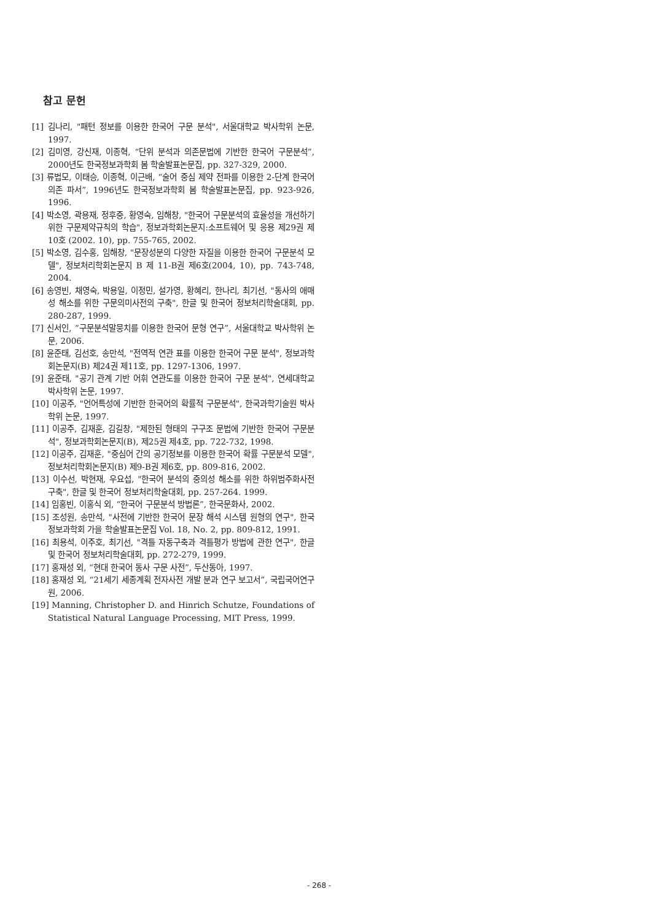참고 문헌
[1] 김나리, "패턴 정보를 이용한 한국어 구문 분석", 서울대학교 박사학위 논문, 1997.
[2] 김미영, 강신재, 이종혁, “단위 분석과 의존문법에 기반한 한국어 구문분석”, 2000년도 한국정보과학회 봄 학술발표논문집, pp. 327-329, 2000.
[3] 류법모, 이태승, 이종혁, 이근배, “술어 중심 제약 전파를 이용한 2-단계 한국어 의존 파서”, 1996년도 한국정보과학회 봄 학술발표논문집, pp. 923-926, 1996.
[4] 박소영, 곽용재, 정후중, 황영숙, 임해창, "한국어 구문분석의 효율성을 개선하기 위한 구문제약규칙의 학습", 정보과학회논문지:소프트웨어 및 응용 제29권 제10호 (2002. 10), pp. 755-765, 2002.
[5] 박소영, 김수홍, 임해창, "문장성분의 다양한 자질을 이용한 한국어 구문분석 모델", 정보처리학회논문지 B 제 11-B권 제6호(2004, 10), pp. 743-748, 2004.
[6] 송영빈, 채영숙, 박용일, 이정민, 설가영, 황혜리, 한나리, 최기선, "동사의 애매성 해소를 위한 구문의미사전의 구축", 한글 및 한국어 정보처리학술대회, pp. 280-287, 1999.
[7] 신서인, “구문분석말뭉치를 이용한 한국어 문형 연구”, 서울대학교 박사학위 논문, 2006.
[8] 윤준태, 김선호, 송만석, "전역적 연관 표를 이용한 한국어 구문 분석", 정보과학회논문지(B) 제24권 제11호, pp. 1297-1306, 1997.
[9] 윤준태, "공기 관계 기반 어휘 연관도를 이용한 한국어 구문 분석", 연세대학교 박사학위 논문, 1997.
[10] 이공주, "언어특성에 기반한 한국어의 확률적 구문분석", 한국과학기술원 박사학위 논문, 1997.
[11] 이공주, 김재훈, 김길창, "제한된 형태의 구구조 문법에 기반한 한국어 구문분석", 정보과학회논문지(B), 제25권 제4호, pp. 722-732, 1998.
[12] 이공주, 김재훈, "중심어 간의 공기정보를 이용한 한국어 확률 구문분석 모델", 정보처리학회논문지(B) 제9-B권 제6호, pp. 809-816, 2002.
[13] 이수선, 박현재, 우요섭, "한국어 분석의 중의성 해소를 위한 하위범주화사전 구축", 한글 및 한국어 정보처리학술대회, pp. 257-264. 1999.
[14] 임홍빈, 이홍식 외, “한국어 구문분석 방법론”, 한국문화사, 2002.
[15] 조성원, 송만석, "사전에 기반한 한국어 문장 해석 시스템 원형의 연구", 한국정보과학회 가을 학술발표논문집 Vol. 18, No. 2, pp. 809-812, 1991.
[16] 최용석, 이주호, 최기선, "격틀 자동구축과 격틀평가 방법에 관한 연구", 한글 및 한국어 정보처리학술대회, pp. 272-279, 1999.
[17] 홍재성 외, “현대 한국어 동사 구문 사전”, 두산동아, 1997.
[18] 홍재성 외, “21세기 세종계획 전자사전 개발 분과 연구 보고서”, 국립국어연구원, 2006.
[19] Manning, Christopher D. and Hinrich Schutze, Foundations of Statistical Natural Language Processing, MIT Press, 1999.
- 268 -